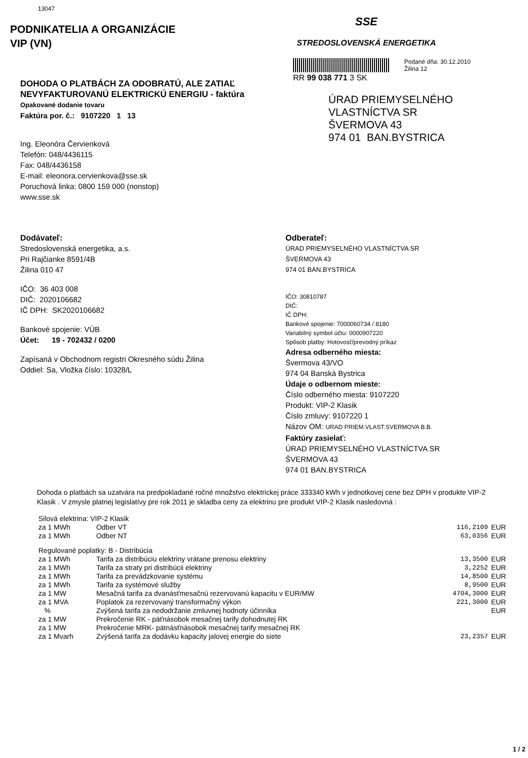13047
PODNIKATELIA A ORGANIZÁCIE
VIP (VN)
SSE
STREDOSLOVENSKÁ ENERGETIKA
DOHODA O PLATBÁCH ZA ODOBRATÚ, ALE ZATIAĽ NEVYFAKTUROVANÚ ELEKTRICKÚ ENERGIU - faktúra
Opakované dodanie tovaru
Faktúra por. č.: 9107220 1 13
Ing. Eleonóra Červienková
Telefón: 048/4436115
Fax: 048/4436158
E-mail: eleonora.cervienkova@sse.sk
Poruchová linka: 0800 159 000 (nonstop)
www.sse.sk
RR 99 038 771 3 SK
Podané dňa: 30.12.2010
Žilina 12
ÚRAD PRIEMYSELNÉHO
VLASTNÍCTVA SR
ŠVERMOVA 43
974 01 BAN.BYSTRICA
Dodávateľ:
Stredoslovenská energetika, a.s.
Pri Rajčianke 8591/4B
Žilina 010 47
IČO: 36 403 008
DIČ: 2020106682
IČ DPH: SK2020106682
Bankové spojenie: VÚB
Účet: 19 - 702432 / 0200
Zapísaná v Obchodnom registri Okresného súdu Žilina
Oddiel: Sa, Vložka číslo: 10328/L
Odberateľ:
ÚRAD PRIEMYSELNÉHO VLASTNÍCTVA SR
ŠVERMOVA 43
974 01 BAN.BYSTRICA
IČO: 30810787
DIČ:
IČ DPH:
Bankové spojenie: 7000060734 / 8180
Variabilný symbol účtu: 0000907220
Spôsob platby: Hotovosť/prevodný príkaz
Adresa odberného miesta:
Švermova 43/VO
974 04 Banská Bystrica
Údaje o odbernom mieste:
Číslo odberného miesta: 9107220
Produkt: VIP-2 Klasik
Číslo zmluvy: 9107220 1
Názov OM: URAD PRIEM.VLAST.SVERMOVA B.B.
Faktúry zasielať:
ÚRAD PRIEMYSELNÉHO VLASTNÍCTVA SR
ŠVERMOVA 43
974 01 BAN.BYSTRICA
Dohoda o platbách sa uzatvára na predpokladané ročné množstvo elektrickej práce 333340 kWh v jednotkovej cene bez DPH v produkte VIP-2 Klasik . V zmysle platnej legislatívy pre rok 2011 je skladba ceny za elektrinu pre produkt VIP-2 Klasik nasledovná :
| Silová elektrina: VIP-2 Klasik | | | |
| za 1 MWh | Odber VT | 116,2109 | EUR |
| za 1 MWh | Odber NT | 63,0356 | EUR |
| Regulované poplatky: B - Distribúcia | | | |
| za 1 MWh | Tarifa za distribúciu elektriny vrátane prenosu elektriny | 13,3500 | EUR |
| za 1 MWh | Tarifa za straty pri distribúcii elektriny | 3,2252 | EUR |
| za 1 MWh | Tarifa za prevádzkovanie systému | 14,8500 | EUR |
| za 1 MWh | Tarifa za systémové služby | 8,9500 | EUR |
| za 1 MW | Mesačná tarifa za dvanásťmesačnú rezervovanú kapacitu v EUR/MW | 4704,3000 | EUR |
| za 1 MVA | Poplatok za rezervovaný transformačný výkon | 221,3000 | EUR |
| % | Zvýšená tarifa za nedodržanie zmluvnej hodnoty účinníka | | EUR |
| za 1 MW | Prekročenie RK - päťnásobok mesačnej tarify dohodnutej RK | | |
| za 1 MW | Prekročenie MRK- pätnásťnásobok mesačnej tarify mesačnej RK | | |
| za 1 Mvarh | Zvýšená tarifa za dodávku kapacity jalovej energie do siete | 23,2357 | EUR |
1 / 2